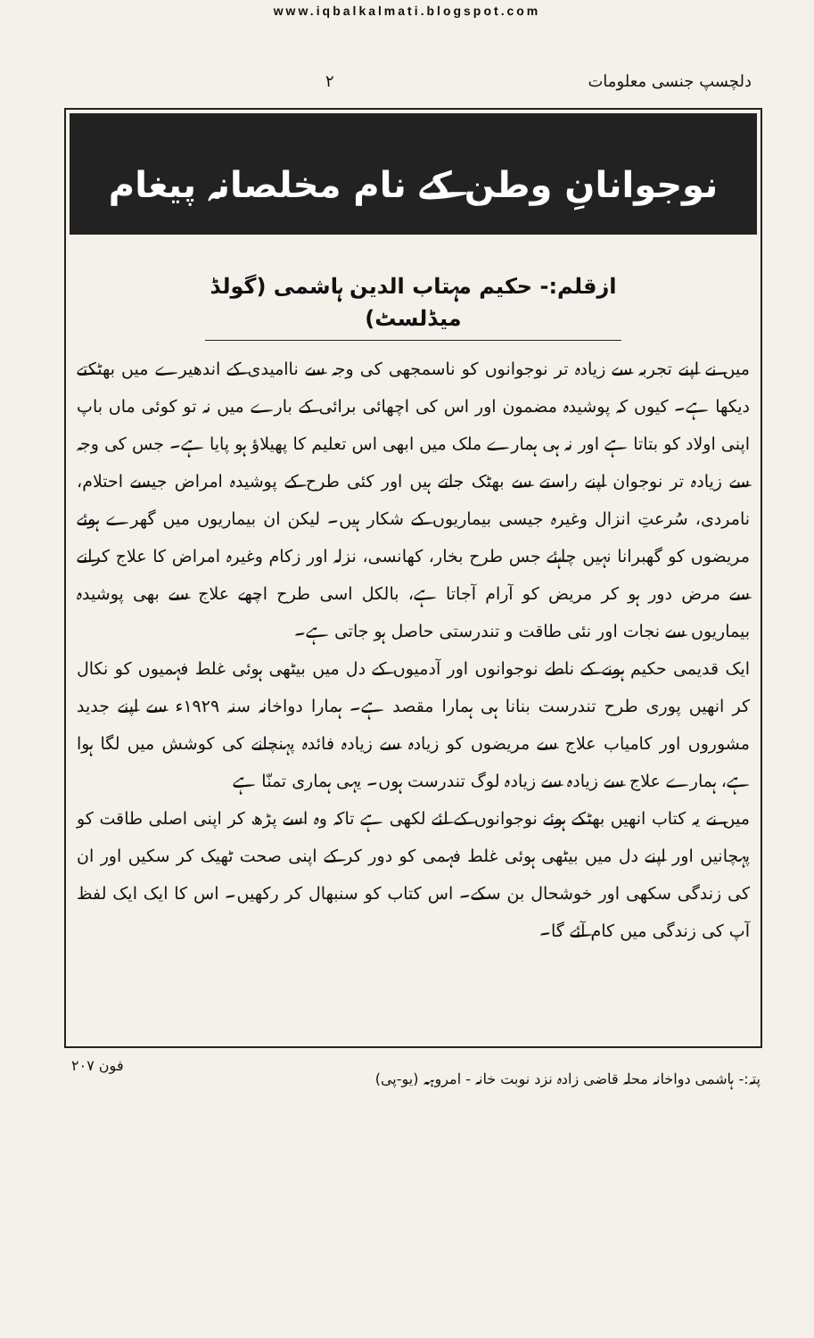www.iqbalkalmati.blogspot.com
دلچسپ جنسی معلومات ۲
نوجوانانِ وطن کے نام مخلصانہ پیغام
ازقلم:- حکیم مہتاب الدین ہاشمی (گولڈ میڈلسٹ)
میں نے اپنے تجربہ سے زیادہ تر نوجوانوں کو ناسمجھی کی وجہ سے ناامیدی کے اندھیرے میں بھٹکتے دیکھا ہے۔ کیوں کہ پوشیدہ مضمون اور اس کی اچھائی برائی کے بارے میں نہ تو کوئی ماں باپ اپنی اولاد کو بتاتا ہے اور نہ ہی ہمارے ملک میں ابھی اس تعلیم کا پھیلاؤ ہو پایا ہے۔ جس کی وجہ سے زیادہ تر نوجوان اپنے راستے سے بھٹک جاتے ہیں اور کئی طرح کے پوشیدہ امراض جیسے احتلام، نامردی، سُرعتِ انزال وغیرہ جیسی بیماریوں کے شکار ہیں۔ لیکن ان بیماریوں میں گھرے ہوئے مریضوں کو گھبرانا نہیں چاہئے جس طرح بخار، کھانسی، نزلہ اور زکام وغیرہ امراض کا علاج کرانے سے مرض دور ہو کر مریض کو آرام آجاتا ہے، بالکل اسی طرح اچھے علاج سے بھی پوشیدہ بیماریوں سے نجات اور نئی طاقت و تندرستی حاصل ہو جاتی ہے۔
ایک قدیمی حکیم ہونے کے ناطے نوجوانوں اور آدمیوں کے دل میں بیٹھی ہوئی غلط فہمیوں کو نکال کر انھیں پوری طرح تندرست بنانا ہی ہمارا مقصد ہے۔ ہمارا دواخانہ سنہ ۱۹۲۹ء سے اپنے جدید مشوروں اور کامیاب علاج سے مریضوں کو زیادہ سے زیادہ فائدہ پہنچانے کی کوشش میں لگا ہوا ہے، ہمارے علاج سے زیادہ سے زیادہ لوگ تندرست ہوں۔ یہی ہماری تمنّا ہے
میں نے یہ کتاب انھیں بھٹکے ہوئے نوجوانوں کے لئے لکھی ہے تاکہ وہ اسے پڑھ کر اپنی اصلی طاقت کو پہچانیں اور اپنے دل میں بیٹھی ہوئی غلط فہمی کو دور کر کے اپنی صحت ٹھیک کر سکیں اور ان کی زندگی سکھی اور خوشحال بن سکے۔ اس کتاب کو سنبھال کر رکھیں۔ اس کا ایک ایک لفظ آپ کی زندگی میں کام آئے گا۔
پتہ:- ہاشمی دواخانہ محلہ قاضی زادہ نزد نوبت خانہ - امروہہ (یو-پی) فون ۲۰۷